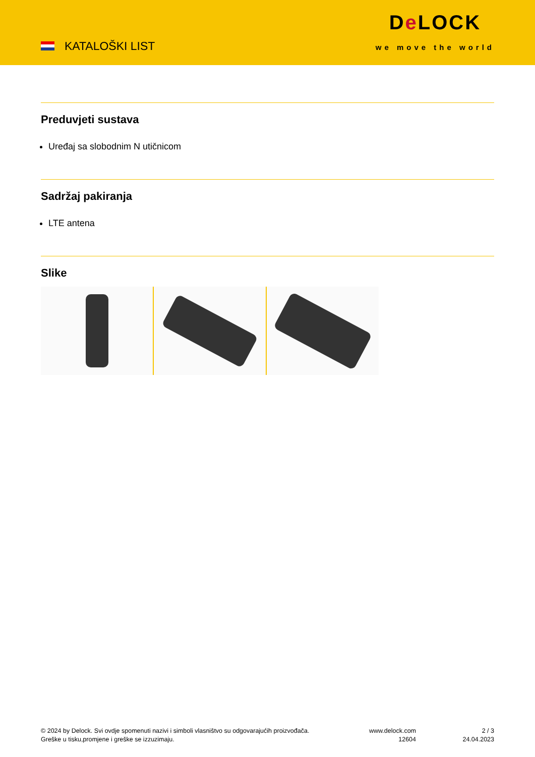KATALOŠKI LIST
De LOCK
we move the world
Preduvjeti sustava
Uređaj sa slobodnim N utičnicom
Sadržaj pakiranja
LTE antena
Slike
© 2024 by Delock. Svi ovdje spomenuti nazivi i simboli vlasništvo su odgovarajućih proizvođača.
Greške u tisku,promjene i greške se izzuzimaju.
www.delock.com
12604
2 / 3
24.04.2023